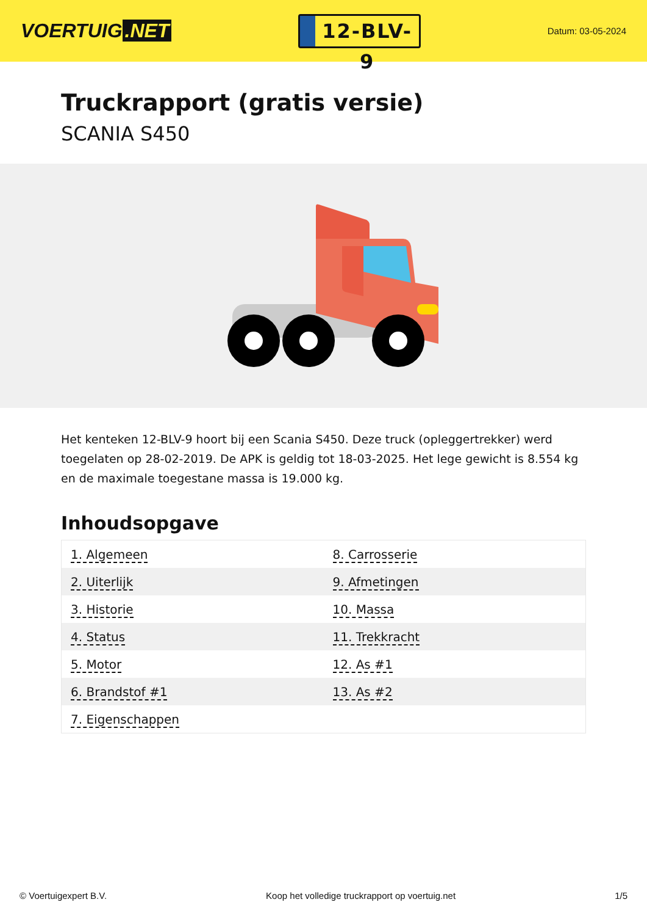VOERTUIG.NET
12-BLV-9
Datum: 03-05-2024
Truckrapport (gratis versie)
SCANIA S450
Het kenteken 12-BLV-9 hoort bij een Scania S450. Deze truck (opleggertrekker) werd toegelaten op 28-02-2019. De APK is geldig tot 18-03-2025. Het lege gewicht is 8.554 kg en de maximale toegestane massa is 19.000 kg.
Inhoudsopgave
| 1. Algemeen | 8. Carrosserie |
| 2. Uiterlijk | 9. Afmetingen |
| 3. Historie | 10. Massa |
| 4. Status | 11. Trekkracht |
| 5. Motor | 12. As #1 |
| 6. Brandstof #1 | 13. As #2 |
| 7. Eigenschappen | |
© Voertuigexpert B.V. Koop het volledige truckrapport op voertuig.net 1/5